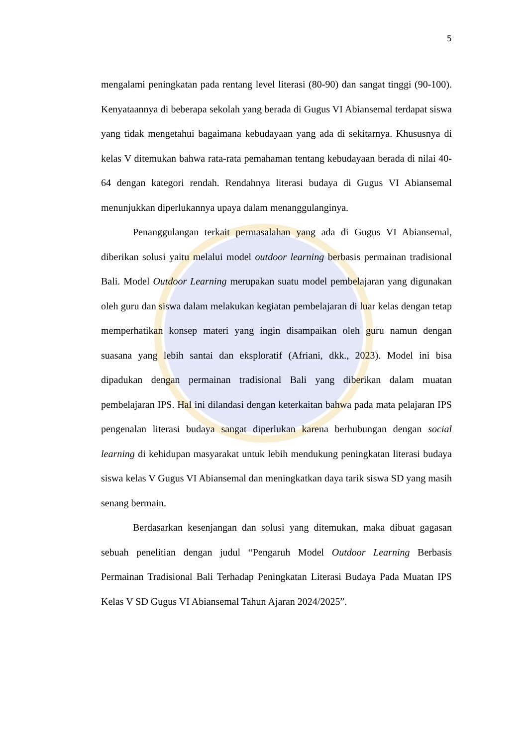5
mengalami peningkatan pada rentang level literasi (80-90) dan sangat tinggi (90-100). Kenyataannya di beberapa sekolah yang berada di Gugus VI Abiansemal terdapat siswa yang tidak mengetahui bagaimana kebudayaan yang ada di sekitarnya. Khususnya di kelas V ditemukan bahwa rata-rata pemahaman tentang kebudayaan berada di nilai 40-64 dengan kategori rendah. Rendahnya literasi budaya di Gugus VI Abiansemal menunjukkan diperlukannya upaya dalam menanggulanginya.
Penanggulangan terkait permasalahan yang ada di Gugus VI Abiansemal, diberikan solusi yaitu melalui model outdoor learning berbasis permainan tradisional Bali. Model Outdoor Learning merupakan suatu model pembelajaran yang digunakan oleh guru dan siswa dalam melakukan kegiatan pembelajaran di luar kelas dengan tetap memperhatikan konsep materi yang ingin disampaikan oleh guru namun dengan suasana yang lebih santai dan eksploratif (Afriani, dkk., 2023). Model ini bisa dipadukan dengan permainan tradisional Bali yang diberikan dalam muatan pembelajaran IPS. Hal ini dilandasi dengan keterkaitan bahwa pada mata pelajaran IPS pengenalan literasi budaya sangat diperlukan karena berhubungan dengan social learning di kehidupan masyarakat untuk lebih mendukung peningkatan literasi budaya siswa kelas V Gugus VI Abiansemal dan meningkatkan daya tarik siswa SD yang masih senang bermain.
Berdasarkan kesenjangan dan solusi yang ditemukan, maka dibuat gagasan sebuah penelitian dengan judul “Pengaruh Model Outdoor Learning Berbasis Permainan Tradisional Bali Terhadap Peningkatan Literasi Budaya Pada Muatan IPS Kelas V SD Gugus VI Abiansemal Tahun Ajaran 2024/2025”.